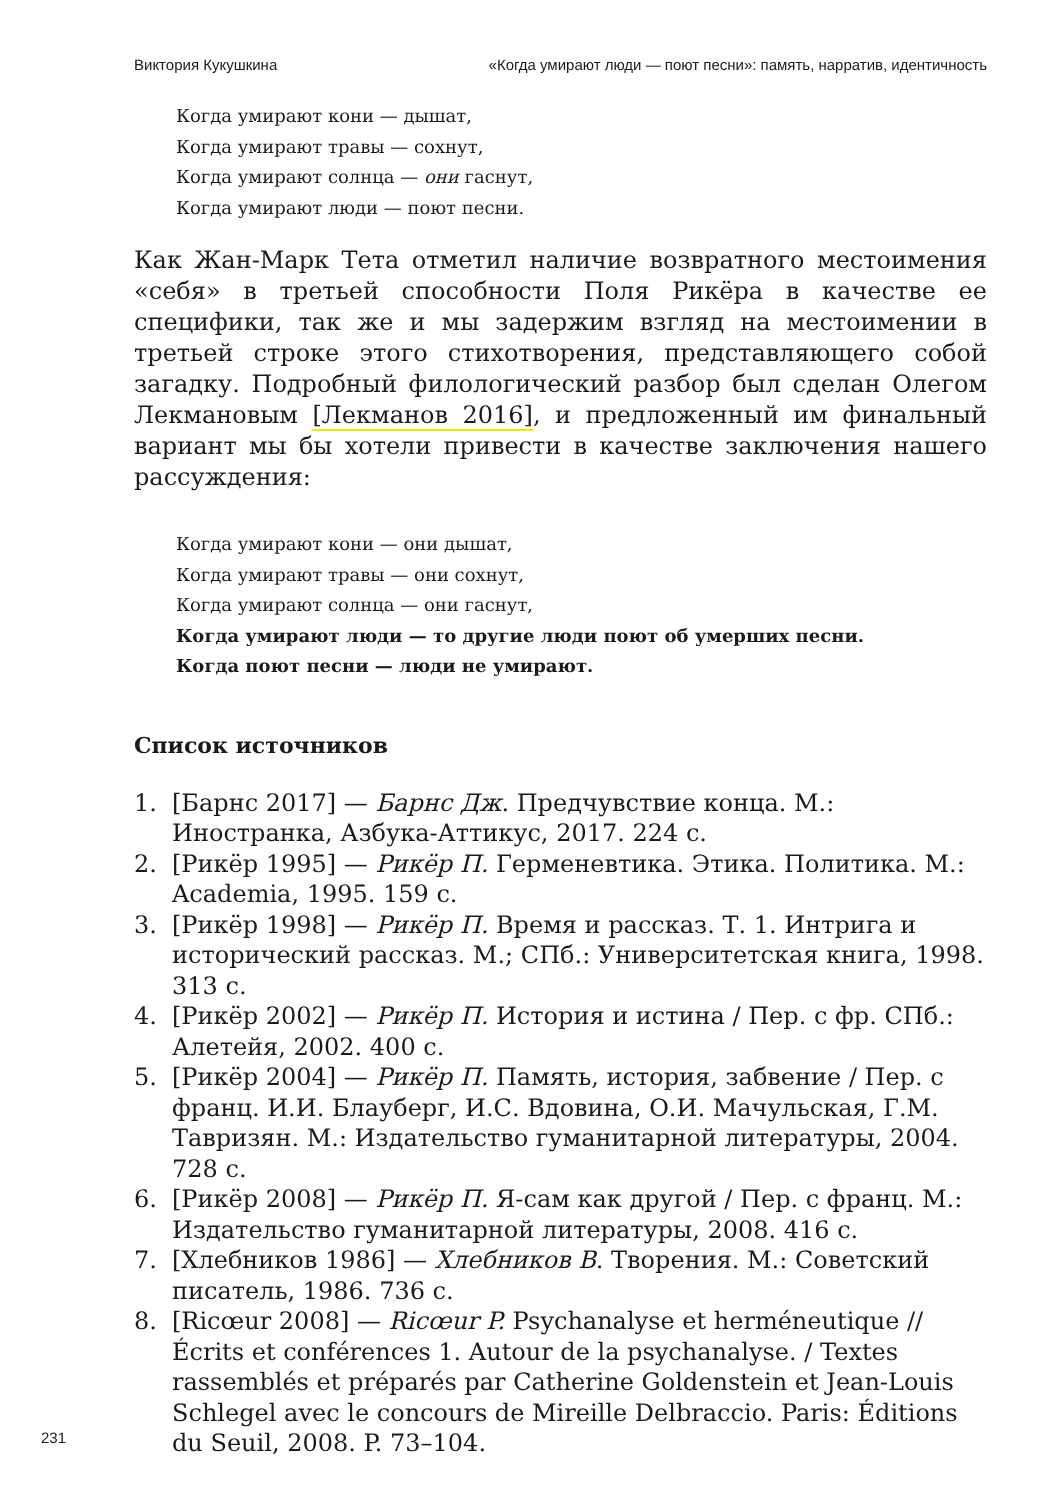Виктория Кукушкина «Когда умирают люди — поют песни»: память, нарратив, идентичность
Когда умирают кони — дышат,
Когда умирают травы — сохнут,
Когда умирают солнца — они гаснут,
Когда умирают люди — поют песни.
Как Жан-Марк Тета отметил наличие возвратного местоимения «себя» в третьей способности Поля Рикёра в качестве ее специфики, так же и мы задержим взгляд на местоимении в третьей строке этого стихотворения, представляющего собой загадку. Подробный филологический разбор был сделан Олегом Лекмановым [Лекманов 2016], и предложенный им финальный вариант мы бы хотели привести в качестве заключения нашего рассуждения:
Когда умирают кони — они дышат,
Когда умирают травы — они сохнут,
Когда умирают солнца — они гаснут,
Когда умирают люди — то другие люди поют об умерших песни.
Когда поют песни — люди не умирают.
Список источников
1. [Барнс 2017] — Барнс Дж. Предчувствие конца. М.: Иностранка, Азбука-Аттикус, 2017. 224 с.
2. [Рикёр 1995] — Рикёр П. Герменевтика. Этика. Политика. М.: Academia, 1995. 159 с.
3. [Рикёр 1998] — Рикёр П. Время и рассказ. Т. 1. Интрига и исторический рассказ. М.; СПб.: Университетская книга, 1998. 313 с.
4. [Рикёр 2002] — Рикёр П. История и истина / Пер. с фр. СПб.: Алетейя, 2002. 400 с.
5. [Рикёр 2004] — Рикёр П. Память, история, забвение / Пер. с франц. И.И. Блауберг, И.С. Вдовина, О.И. Мачульская, Г.М. Тавризян. М.: Издательство гуманитарной литературы, 2004. 728 с.
6. [Рикёр 2008] — Рикёр П. Я-сам как другой / Пер. с франц. М.: Издательство гуманитарной литературы, 2008. 416 с.
7. [Хлебников 1986] — Хлебников В. Творения. М.: Советский писатель, 1986. 736 с.
8. [Ricœur 2008] — Ricœur P. Psychanalyse et herméneutique // Écrits et conférences 1. Autour de la psychanalyse. / Textes rassemblés et préparés par Catherine Goldenstein et Jean-Louis Schlegel avec le concours de Mireille Delbraccio. Paris: Éditions du Seuil, 2008. P. 73–104.
231